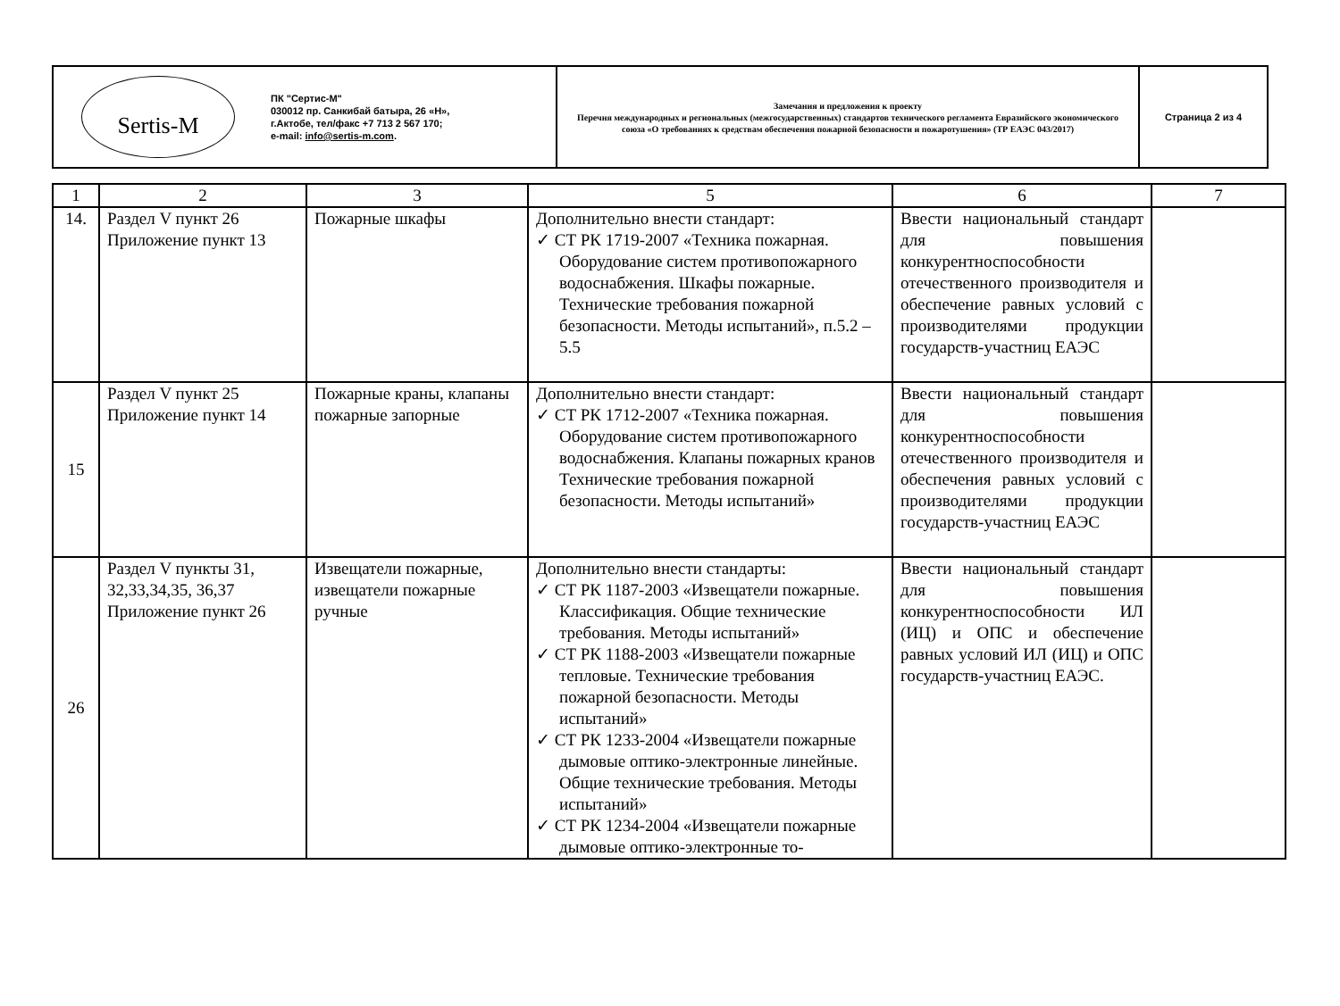| Sertis-M ПК "Сертис-М" 030012 пр. Санкибай батыра, 26 «Н», г.Актобе, тел/факс +7 713 2 567 170; e-mail: info@sertis-m.com . | Замечания и предложения к проекту Перечня международных и региональных (межгосударственных) стандартов технического регламента Евразийского экономического союза «О требованиях к средствам обеспечения пожарной безопасности и пожаротушения» (ТР ЕАЭС 043/2017) | Страница 2 из 4 |
| 1 | 2 | 3 | 5 | 6 | 7 |
| --- | --- | --- | --- | --- | --- |
| 14. | Раздел V пункт 26 Приложение пункт 13 | Пожарные шкафы | Дополнительно внести стандарт: ✓ СТ РК 1719-2007 «Техника пожарная. Оборудование систем противопожарного водоснабжения. Шкафы пожарные. Технические требования пожарной безопасности. Методы испытаний», п.5.2 – 5.5 | Ввести национальный стандарт для повышения конкурентноспособности отечественного производителя и обеспечение равных условий с производителями продукции государств-участниц ЕАЭС | |
| 15 | Раздел V пункт 25 Приложение пункт 14 | Пожарные краны, клапаны пожарные запорные | Дополнительно внести стандарт: ✓ СТ РК 1712-2007 «Техника пожарная. Оборудование систем противопожарного водоснабжения. Клапаны пожарных кранов Технические требования пожарной безопасности. Методы испытаний» | Ввести национальный стандарт для повышения конкурентноспособности отечественного производителя и обеспечения равных условий с производителями продукции государств-участниц ЕАЭС | |
| 26 | Раздел V пункты 31, 32,33,34,35, 36,37 Приложение пункт 26 | Извещатели пожарные, извещатели пожарные ручные | Дополнительно внести стандарты: ✓ СТ РК 1187-2003 «Извещатели пожарные. Классификация. Общие технические требования. Методы испытаний» ✓ СТ РК 1188-2003 «Извещатели пожарные тепловые. Технические требования пожарной безопасности. Методы испытаний» ✓ СТ РК 1233-2004 «Извещатели пожарные дымовые оптико-электронные линейные. Общие технические требования. Методы испытаний» ✓ СТ РК 1234-2004 «Извещатели пожарные дымовые оптико-электронные то- | Ввести национальный стандарт для повышения конкурентноспособности ИЛ (ИЦ) и ОПС и обеспечение равных условий ИЛ (ИЦ) и ОПС государств-участниц ЕАЭС. | |